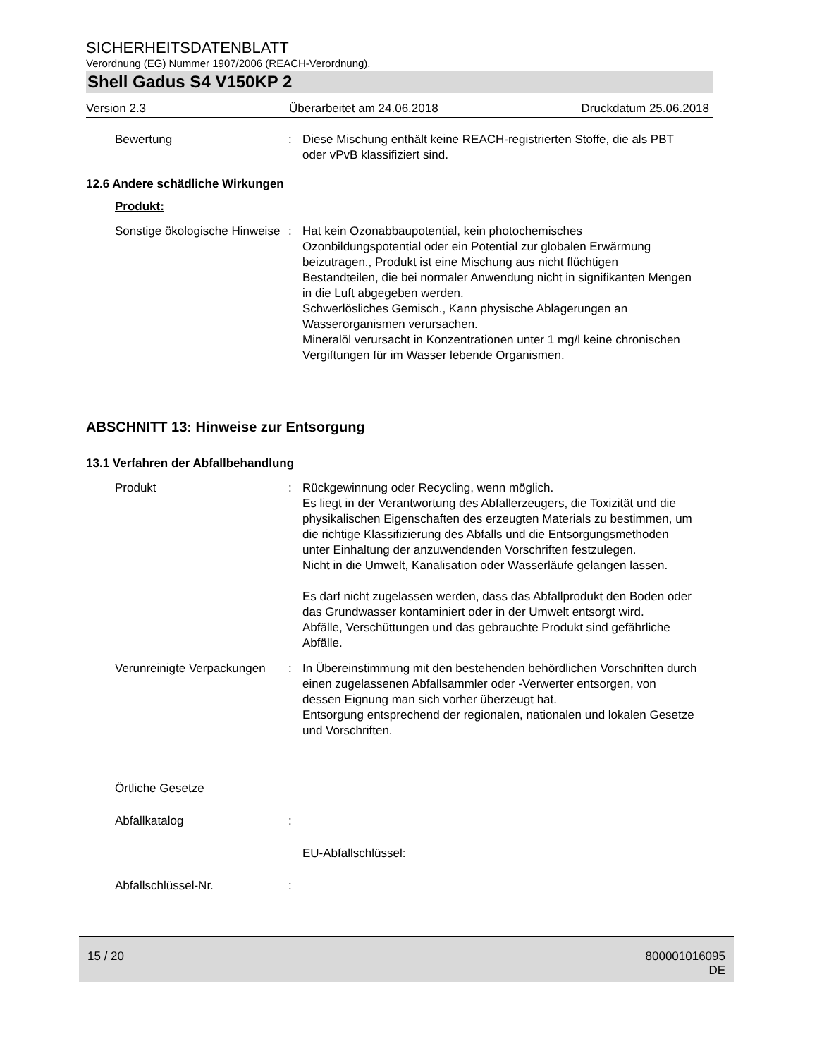SICHERHEITSDATENBLATT
Verordnung (EG) Nummer 1907/2006 (REACH-Verordnung).
Shell Gadus S4 V150KP 2
Version 2.3 Überarbeitet am 24.06.2018 Druckdatum 25.06.2018
Bewertung : Diese Mischung enthält keine REACH-registrierten Stoffe, die als PBT oder vPvB klassifiziert sind.
12.6 Andere schädliche Wirkungen
Produkt:
Sonstige ökologische Hinweise
: Hat kein Ozonabbaupotential, kein photochemisches Ozonbildungspotential oder ein Potential zur globalen Erwärmung beizutragen., Produkt ist eine Mischung aus nicht flüchtigen Bestandteilen, die bei normaler Anwendung nicht in signifikanten Mengen in die Luft abgegeben werden.
Schwerlösliches Gemisch., Kann physische Ablagerungen an Wasserorganismen verursachen.
Mineralöl verursacht in Konzentrationen unter 1 mg/l keine chronischen Vergiftungen für im Wasser lebende Organismen.
ABSCHNITT 13: Hinweise zur Entsorgung
13.1 Verfahren der Abfallbehandlung
Produkt : Rückgewinnung oder Recycling, wenn möglich.
Es liegt in der Verantwortung des Abfallerzeugers, die Toxizität und die physikalischen Eigenschaften des erzeugten Materials zu bestimmen, um die richtige Klassifizierung des Abfalls und die Entsorgungsmethoden unter Einhaltung der anzuwendenden Vorschriften festzulegen.
Nicht in die Umwelt, Kanalisation oder Wasserläufe gelangen lassen.
Es darf nicht zugelassen werden, dass das Abfallprodukt den Boden oder das Grundwasser kontaminiert oder in der Umwelt entsorgt wird.
Abfälle, Verschüttungen und das gebrauchte Produkt sind gefährliche Abfälle.
Verunreinigte Verpackungen
: In Übereinstimmung mit den bestehenden behördlichen Vorschriften durch einen zugelassenen Abfallsammler oder -Verwerter entsorgen, von dessen Eignung man sich vorher überzeugt hat.
Entsorgung entsprechend der regionalen, nationalen und lokalen Gesetze und Vorschriften.
Örtliche Gesetze
Abfallkatalog :
EU-Abfallschlüssel:
Abfallschlüssel-Nr. :
15 / 20 800001016095
DE